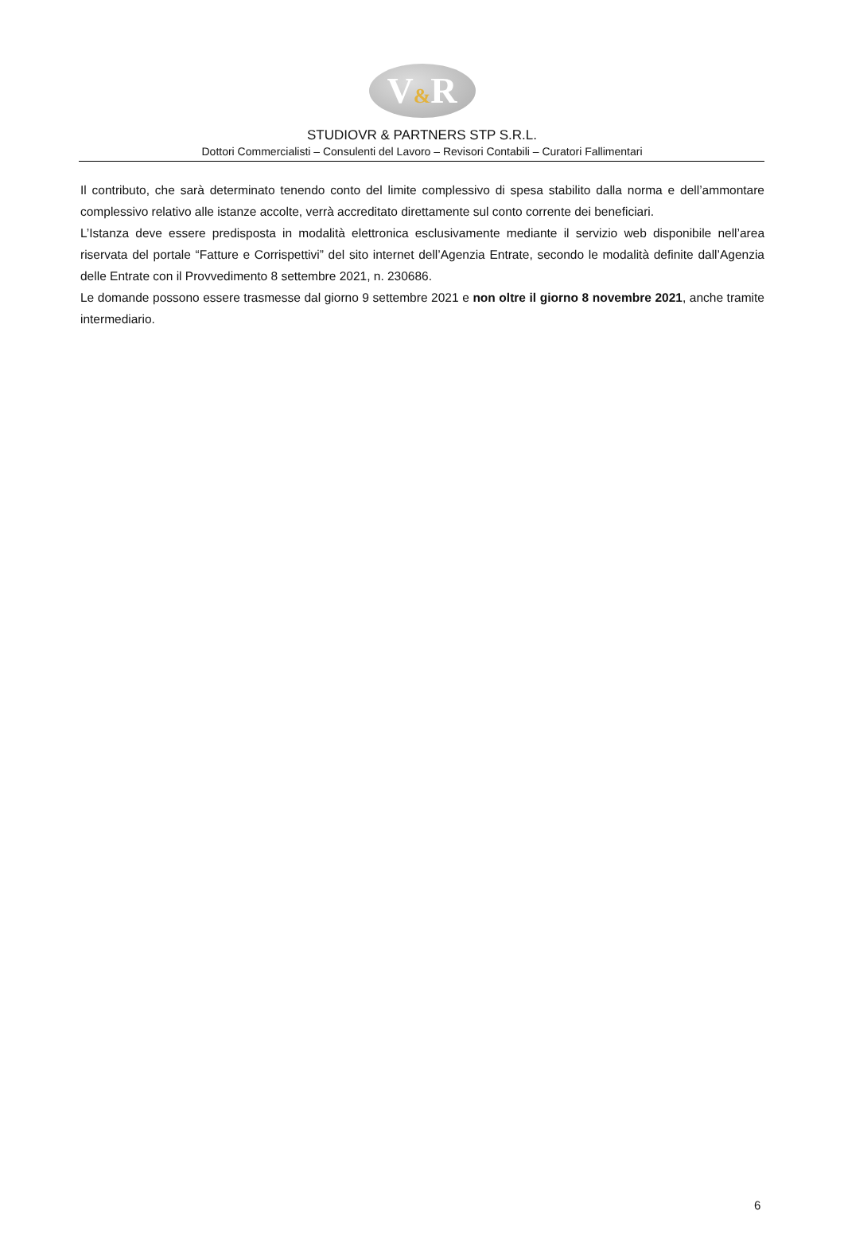V&R
STUDIOVR & PARTNERS STP S.R.L.
Dottori Commercialisti – Consulenti del Lavoro – Revisori Contabili – Curatori Fallimentari
Il contributo, che sarà determinato tenendo conto del limite complessivo di spesa stabilito dalla norma e dell’ammontare complessivo relativo alle istanze accolte, verrà accreditato direttamente sul conto corrente dei beneficiari.
L’Istanza deve essere predisposta in modalità elettronica esclusivamente mediante il servizio web disponibile nell’area riservata del portale “Fatture e Corrispettivi” del sito internet dell’Agenzia Entrate, secondo le modalità definite dall’Agenzia delle Entrate con il Provvedimento 8 settembre 2021, n. 230686.
Le domande possono essere trasmesse dal giorno 9 settembre 2021 e non oltre il giorno 8 novembre 2021, anche tramite intermediario.
6